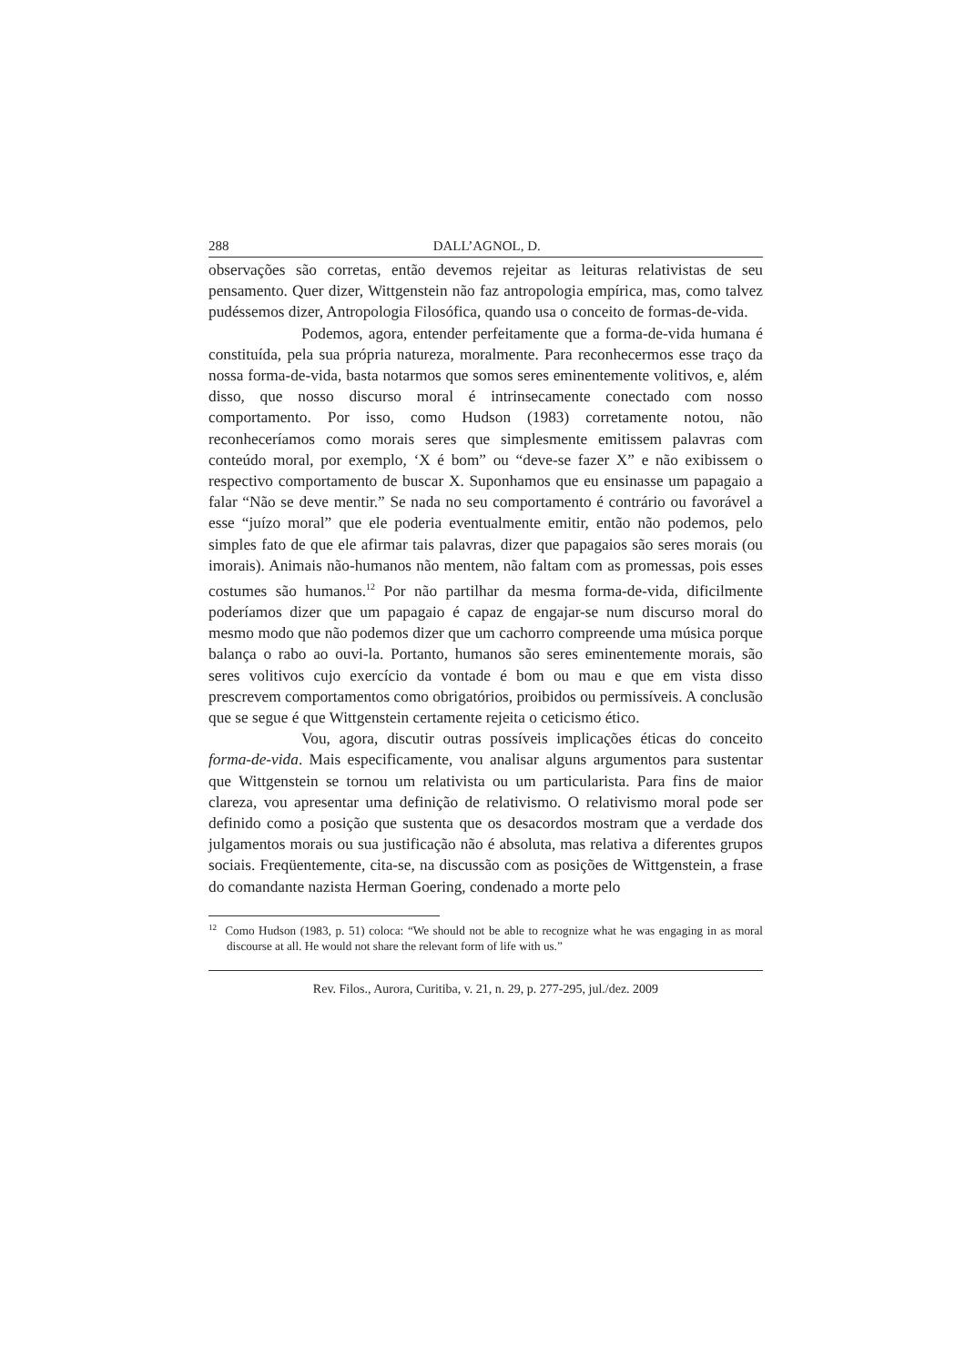288 DALL’AGNOL, D.
observações são corretas, então devemos rejeitar as leituras relativistas de seu pensamento. Quer dizer, Wittgenstein não faz antropologia empírica, mas, como talvez pudéssemos dizer, Antropologia Filosófica, quando usa o conceito de formas-de-vida.
Podemos, agora, entender perfeitamente que a forma-de-vida humana é constituída, pela sua própria natureza, moralmente. Para reconhecermos esse traço da nossa forma-de-vida, basta notarmos que somos seres eminentemente volitivos, e, além disso, que nosso discurso moral é intrinsecamente conectado com nosso comportamento. Por isso, como Hudson (1983) corretamente notou, não reconheceríamos como morais seres que simplesmente emitissem palavras com conteúdo moral, por exemplo, ‘X é bom” ou “deve-se fazer X” e não exibissem o respectivo comportamento de buscar X. Suponhamos que eu ensinasse um papagaio a falar “Não se deve mentir.” Se nada no seu comportamento é contrário ou favorável a esse “juízo moral” que ele poderia eventualmente emitir, então não podemos, pelo simples fato de que ele afirmar tais palavras, dizer que papagaios são seres morais (ou imorais). Animais não-humanos não mentem, não faltam com as promessas, pois esses costumes são humanos.<sup>12</sup> Por não partilhar da mesma forma-de-vida, dificilmente poderíamos dizer que um papagaio é capaz de engajar-se num discurso moral do mesmo modo que não podemos dizer que um cachorro compreende uma música porque balança o rabo ao ouvi-la. Portanto, humanos são seres eminentemente morais, são seres volitivos cujo exercício da vontade é bom ou mau e que em vista disso prescrevem comportamentos como obrigatórios, proibidos ou permissíveis. A conclusão que se segue é que Wittgenstein certamente rejeita o ceticismo ético.
Vou, agora, discutir outras possíveis implicações éticas do conceito forma-de-vida. Mais especificamente, vou analisar alguns argumentos para sustentar que Wittgenstein se tornou um relativista ou um particularista. Para fins de maior clareza, vou apresentar uma definição de relativismo. O relativismo moral pode ser definido como a posição que sustenta que os desacordos mostram que a verdade dos julgamentos morais ou sua justificação não é absoluta, mas relativa a diferentes grupos sociais. Freqüentemente, cita-se, na discussão com as posições de Wittgenstein, a frase do comandante nazista Herman Goering, condenado a morte pelo
<sup>12</sup> Como Hudson (1983, p. 51) coloca: “We should not be able to recognize what he was engaging in as moral discourse at all. He would not share the relevant form of life with us.”
Rev. Filos., Aurora, Curitiba, v. 21, n. 29, p. 277-295, jul./dez. 2009